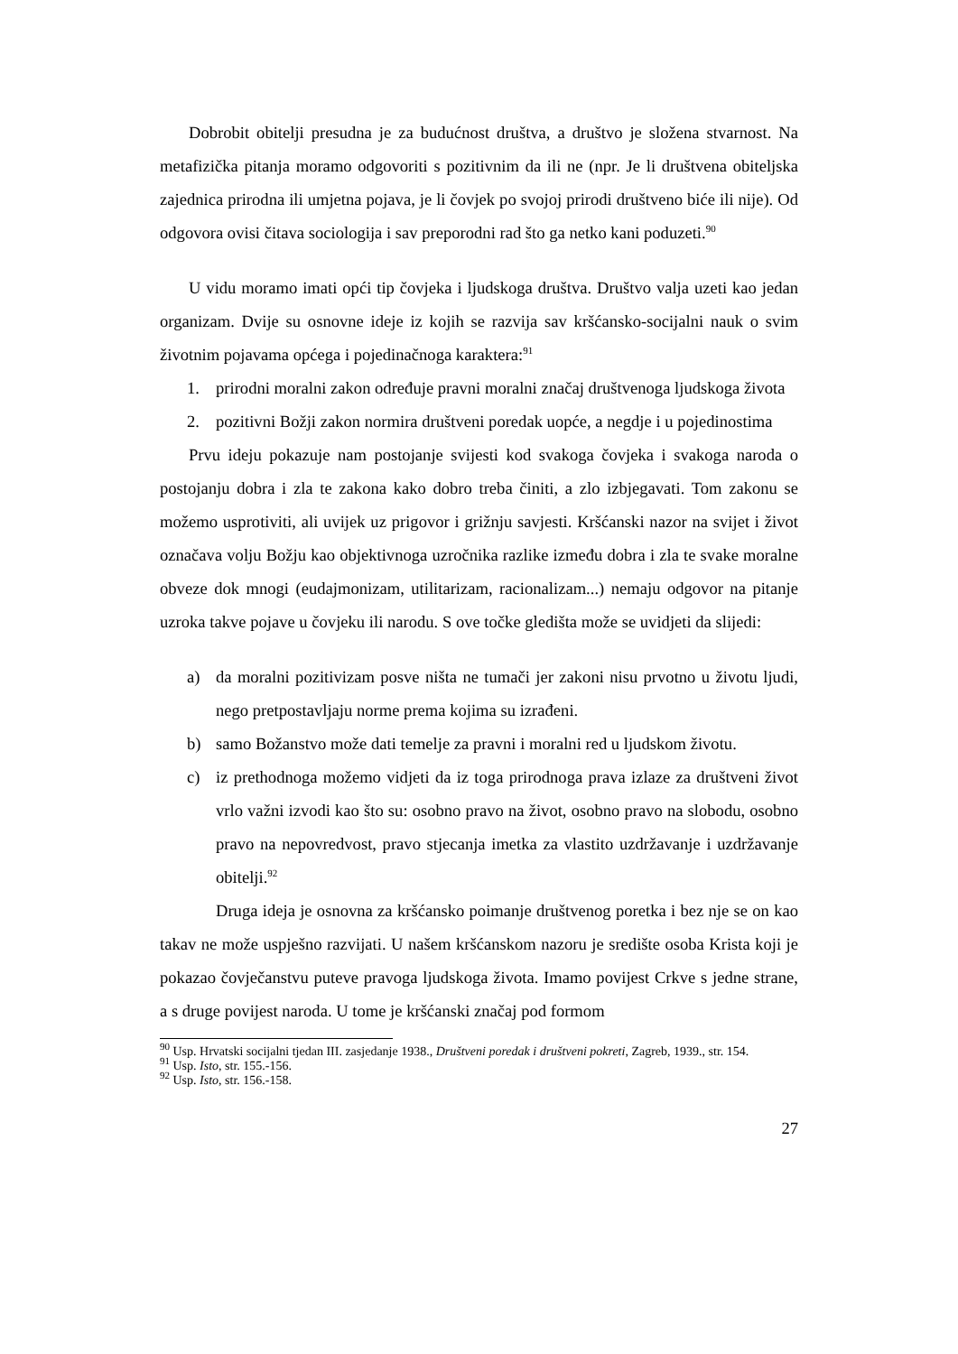Dobrobit obitelji presudna je za budućnost društva, a društvo je složena stvarnost. Na metafizička pitanja moramo odgovoriti s pozitivnim da ili ne (npr. Je li društvena obiteljska zajednica prirodna ili umjetna pojava, je li čovjek po svojoj prirodi društveno biće ili nije). Od odgovora ovisi čitava sociologija i sav preporodni rad što ga netko kani poduzeti.<sup>90</sup>
U vidu moramo imati opći tip čovjeka i ljudskoga društva. Društvo valja uzeti kao jedan organizam. Dvije su osnovne ideje iz kojih se razvija sav kršćansko-socijalni nauk o svim životnim pojavama općega i pojedinačnoga karaktera:<sup>91</sup>
1. prirodni moralni zakon određuje pravni moralni značaj društvenoga ljudskoga života
2. pozitivni Božji zakon normira društveni poredak uopće, a negdje i u pojedinostima
Prvu ideju pokazuje nam postojanje svijesti kod svakoga čovjeka i svakoga naroda o postojanju dobra i zla te zakona kako dobro treba činiti, a zlo izbjegavati. Tom zakonu se možemo usprotiviti, ali uvijek uz prigovor i grižnju savjesti. Kršćanski nazor na svijet i život označava volju Božju kao objektivnoga uzročnika razlike između dobra i zla te svake moralne obveze dok mnogi (eudajmonizam, utilitarizam, racionalizam...) nemaju odgovor na pitanje uzroka takve pojave u čovjeku ili narodu. S ove točke gledišta može se uvidjeti da slijedi:
a) da moralni pozitivizam posve ništa ne tumači jer zakoni nisu prvotno u životu ljudi, nego pretpostavljaju norme prema kojima su izrađeni.
b) samo Božanstvo može dati temelje za pravni i moralni red u ljudskom životu.
c) iz prethodnoga možemo vidjeti da iz toga prirodnoga prava izlaze za društveni život vrlo važni izvodi kao što su: osobno pravo na život, osobno pravo na slobodu, osobno pravo na nepovredvost, pravo stjecanja imetka za vlastito uzdržavanje i uzdržavanje obitelji.<sup>92</sup>
Druga ideja je osnovna za kršćansko poimanje društvenog poretka i bez nje se on kao takav ne može uspješno razvijati. U našem kršćanskom nazoru je središte osoba Krista koji je pokazao čovječanstvu puteve pravoga ljudskoga života. Imamo povijest Crkve s jedne strane, a s druge povijest naroda. U tome je kršćanski značaj pod formom
<sup>90</sup> Usp. Hrvatski socijalni tjedan III. zasjedanje 1938., Društveni poredak i društveni pokreti, Zagreb, 1939., str. 154.
<sup>91</sup> Usp. Isto, str. 155.-156.
<sup>92</sup> Usp. Isto, str. 156.-158.
27